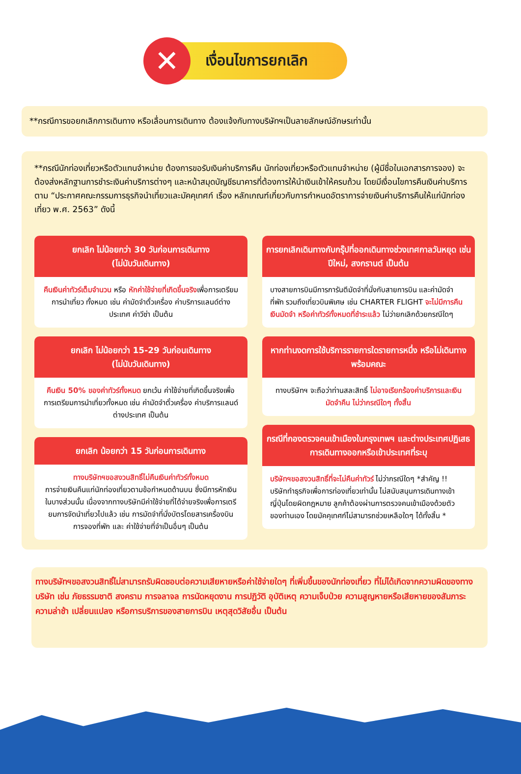✕
เงื่อนไขการยกเลิก
**กรณีการขอยกเลิกการเดินทาง หรือเลื่อนการเดินทาง ต้องแจ้งกับทางบริษัทฯเป็นลายลักษณ์อักษรเท่านั้น
**กรณีนักท่องเที่ยวหรือตัวแทนจำหน่าย ต้องการขอรับเงินค่าบริการคืน นักท่องเที่ยวหรือตัวแทนจำหน่าย (ผู้มีชื่อในเอกสารการจอง) จะต้องส่งหลักฐานการชำระเงินค่าบริการต่างๆ และหน้าสมุดบัญชีธนาคารที่ต้องการให้นำเงินเข้าให้ครบถ้วน โดยมีเงื่อนไขการคืนเงินค่าบริการ ตาม “ประกาศคณะกรรมการธุรกิจนำเที่ยวและมัคคุเทศก์ เรื่อง หลักเกณฑ์เกี่ยวกับการกำหนดอัตราการจ่ายเงินค่าบริการคืนให้แก่นักท่องเที่ยว พ.ศ. 2563” ดังนี้
ยกเลิก ไม่น้อยกว่า 30 วันก่อนการเดินทาง
(ไม่นับวันเดินทาง)
คืนเงินค่าทัวร์เต็มจำนวน หรือ หักค่าใช้จ่ายที่เกิดขึ้นจริงเพื่อการเตรียมการนำเที่ยว ทั้งหมด เช่น ค่ามัดจำตั๋วเครื่อง ค่าบริการแลนด์ต่างประเทศ ค่าวีซ่า เป็นต้น
ยกเลิก ไม่น้อยกว่า 15-29 วันก่อนเดินทาง
(ไม่นับวันเดินทาง)
คืนเงิน 50% ของค่าทัวร์ทั้งหมด ยกเว้น ค่าใช้จ่ายที่เกิดขึ้นจริงเพื่อการเตรียมการนำเที่ยวทั้งหมด เช่น ค่ามัดจำตั๋วเครื่อง ค่าบริการแลนด์ ต่างประเทศ เป็นต้น
ยกเลิก น้อยกว่า 15 วันก่อนการเดินทาง
ทางบริษัทฯขอสงวนสิทธิ์ไม่คืนเงินค่าทัวร์ทั้งหมด
การจ่ายเงินคืนแก่นักท่องเที่ยวตามข้อกำหนดด้านบน ซึ่งมีการหักเงินในบางส่วนนั้น เนื่องจากทางบริษัทมีค่าใช้จ่ายที่ได้จ่ายจริงเพื่อการเตรียมการจัดนำเที่ยวไปแล้ว เช่น การมัดจำที่นั่งบัตรโดยสารเครื่องบิน การจองที่พัก และ ค่าใช้จ่ายที่จำเป็นอื่นๆ เป็นต้น
การยกเลิกเดินทางกับกรุ๊ปที่ออกเดินทางช่วงเทศกาลวันหยุด เช่น ปีใหม่, สงกรานต์ เป็นต้น
บางสายการบินมีการการันตีมัดจำที่นั่งกับสายการบิน และค่ามัดจำที่พัก รวมถึงเที่ยวบินพิเศษ เช่น CHARTER FLIGHT จะไม่มีการคืนเงินมัดจำ หรือค่าทัวร์ทั้งหมดที่ชำระแล้ว ไม่ว่ายกเลิกด้วยกรณีใดๆ
หากท่านงดการใช้บริการรายการใดรายการหนึ่ง หรือไม่เดินทางพร้อมคณะ
ทางบริษัทฯ จะถือว่าท่านสละสิทธิ์ ไม่อาจเรียกร้องค่าบริการและเงินมัดจำคืน ไม่ว่ากรณีใดๆ ทั้งสิ้น
กรณีที่กองตรวจคนเข้าเมืองในกรุงเทพฯ และต่างประเทศปฏิเสธการเดินทางออกหรือเข้าประเทศที่ระบุ
บริษัทฯขอสงวนสิทธิ์ที่จะไม่คืนค่าทัวร์ ไม่ว่ากรณีใดๆ *สำคัญ !! บริษัททำธุรกิจเพื่อการท่องเที่ยวเท่านั้น ไม่สนับสนุนการเดินทางเข้าญี่ปุ่นโดยผิดกฎหมาย ลูกค้าต้องผ่านการตรวจคนเข้าเมืองด้วยตัวของท่านเอง โดยมัคคุเทศก์ไม่สามารถช่วยเหลือใดๆ ได้ทั้งสิ้น *
ทางบริษัทฯขอสงวนสิทธิ์ไม่สามารถรับผิดชอบต่อความเสียหายหรือค่าใช้จ่ายใดๆ ที่เพิ่มขึ้นของนักท่องเที่ยว ที่ไม่ได้เกิดจากความผิดของทางบริษัท เช่น ภัยธรรมชาติ สงคราม การจลาจล การนัดหยุดงาน การปฏิวัติ อุบัติเหตุ ความเจ็บป่วย ความสูญหายหรือเสียหายของสัมภาระ ความล่าช้า เปลี่ยนแปลง หรือการบริการของสายการบิน เหตุสุดวิสัยอื่น เป็นต้น